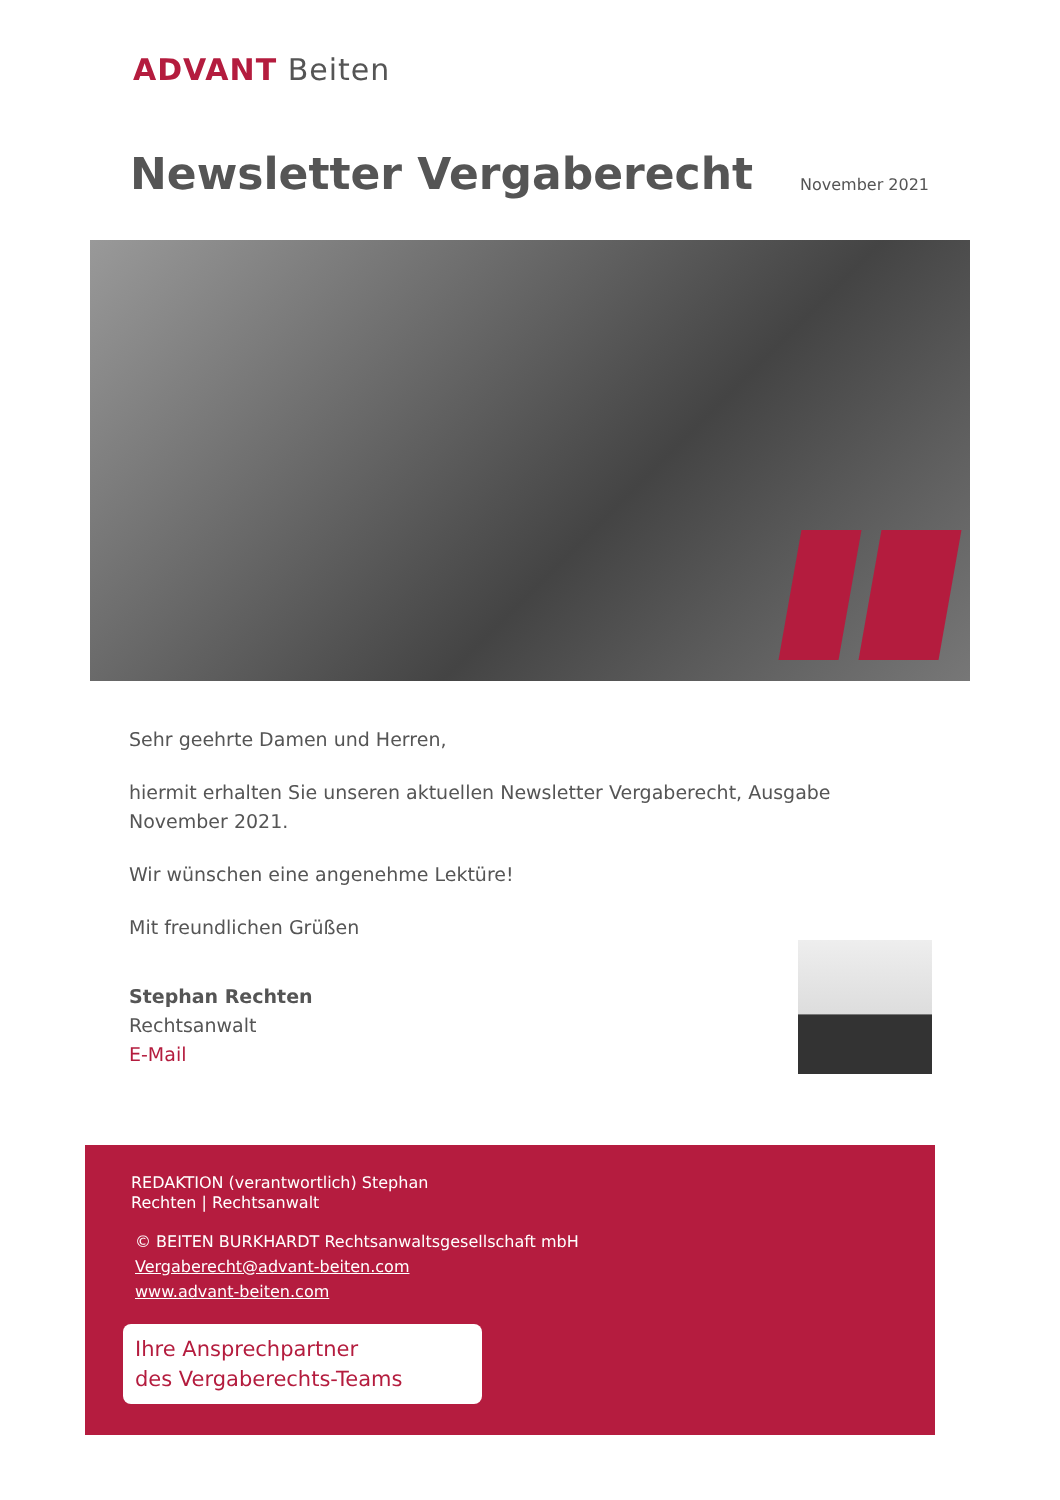ADVANT Beiten
Newsletter Vergaberecht November 2021
Sehr geehrte Damen und Herren,
hiermit erhalten Sie unseren aktuellen Newsletter Vergaberecht, Ausgabe November 2021.
Wir wünschen eine angenehme Lektüre!
Mit freundlichen Grüßen
Stephan Rechten
Rechtsanwalt
E-Mail
REDAKTION (verantwortlich) Stephan Rechten | Rechtsanwalt
© BEITEN BURKHARDT Rechtsanwaltsgesellschaft mbH
Vergaberecht@advant-beiten.com
www.advant-beiten.com
Ihre Ansprechpartner
des Vergaberechts-Teams